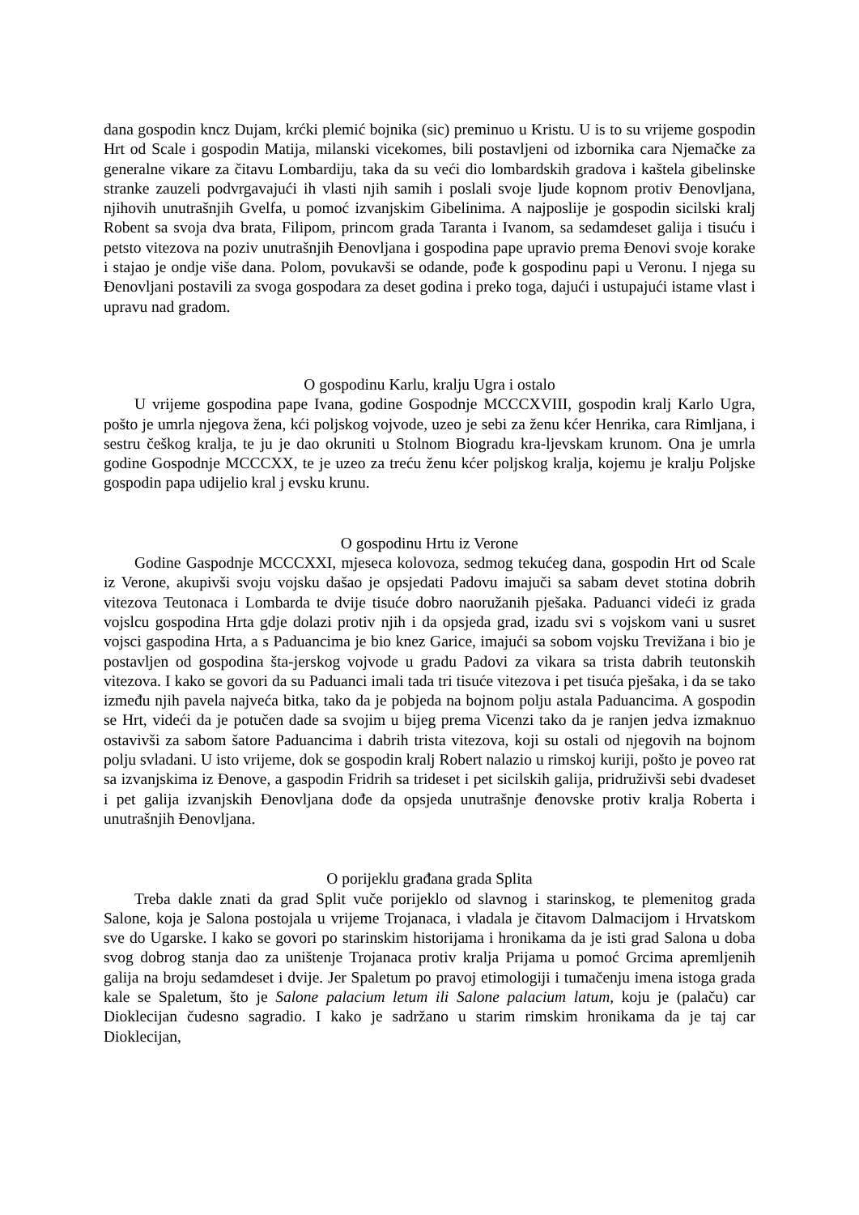dana gospodin kncz Dujam, krćki plemić bojnika (sic) preminuo u Kristu. U is to su vrijeme gospodin Hrt od Scale i gospodin Matija, milanski vicekomes, bili postavljeni od izbornika cara Njemačke za generalne vikare za čitavu Lombardiju, taka da su veći dio lombardskih gradova i kaštela gibelinske stranke zauzeli podvrgavajući ih vlasti njih samih i poslali svoje ljude kopnom protiv Đenovljana, njihovih unutrašnjih Gvelfa, u pomoć izvanjskim Gibelinima. A najposlije je gospodin sicilski kralj Robent sa svoja dva brata, Filipom, princom grada Taranta i Ivanom, sa sedamdeset galija i tisuću i petsto vitezova na poziv unutrašnjih Đenovljana i gospodina pape upravio prema Đenovi svoje korake i stajao je ondje više dana. Polom, povukavši se odande, pođe k gospodinu papi u Veronu. I njega su Đenovljani postavili za svoga gospodara za deset godina i preko toga, dajući i ustupajući istame vlast i upravu nad gradom.
O gospodinu Karlu, kralju Ugra i ostalo
U vrijeme gospodina pape Ivana, godine Gospodnje MCCCXVIII, gospodin kralj Karlo Ugra, pošto je umrla njegova žena, kći poljskog vojvode, uzeo je sebi za ženu kćer Henrika, cara Rimljana, i sestru češkog kralja, te ju je dao okruniti u Stolnom Biogradu kra-ljevskam krunom. Ona je umrla godine Gospodnje MCCCXX, te je uzeo za treću ženu kćer poljskog kralja, kojemu je kralju Poljske gospodin papa udijelio kral j evsku krunu.
O gospodinu Hrtu iz Verone
Godine Gaspodnje MCCCXXI, mjeseca kolovoza, sedmog tekućeg dana, gospodin Hrt od Scale iz Verone, akupivši svoju vojsku dašao je opsjedati Padovu imajuči sa sabam devet stotina dobrih vitezova Teutonaca i Lombarda te dvije tisuće dobro naoružanih pješaka. Paduanci videći iz grada vojslcu gospodina Hrta gdje dolazi protiv njih i da opsjeda grad, izadu svi s vojskom vani u susret vojsci gaspodina Hrta, a s Paduancima je bio knez Garice, imajući sa sobom vojsku Trevižana i bio je postavljen od gospodina šta-jerskog vojvode u gradu Padovi za vikara sa trista dabrih teutonskih vitezova. I kako se govori da su Paduanci imali tada tri tisuće vitezova i pet tisuća pješaka, i da se tako između njih pavela najveća bitka, tako da je pobjeda na bojnom polju astala Paduancima. A gospodin se Hrt, videći da je potučen dade sa svojim u bijeg prema Vicenzi tako da je ranjen jedva izmaknuo ostavivši za sabom šatore Paduancima i dabrih trista vitezova, koji su ostali od njegovih na bojnom polju svladani. U isto vrijeme, dok se gospodin kralj Robert nalazio u rimskoj kuriji, pošto je poveo rat sa izvanjskima iz Đenove, a gaspodin Fridrih sa trideset i pet sicilskih galija, pridruživši sebi dvadeset i pet galija izvanjskih Đenovljana dođe da opsjeda unutrašnje đenovske protiv kralja Roberta i unutrašnjih Đenovljana.
O porijeklu građana grada Splita
Treba dakle znati da grad Split vuče porijeklo od slavnog i starinskog, te plemenitog grada Salone, koja je Salona postojala u vrijeme Trojanaca, i vladala je čitavom Dalmacijom i Hrvatskom sve do Ugarske. I kako se govori po starinskim historijama i hronikama da je isti grad Salona u doba svog dobrog stanja dao za uništenje Trojanaca protiv kralja Prijama u pomoć Grcima apremljenih galija na broju sedamdeset i dvije. Jer Spaletum po pravoj etimologiji i tumačenju imena istoga grada kale se Spaletum, što je Salone palacium letum ili Salone palacium latum, koju je (palaču) car Dioklecijan čudesno sagradio. I kako je sadržano u starim rimskim hronikama da je taj car Dioklecijan,